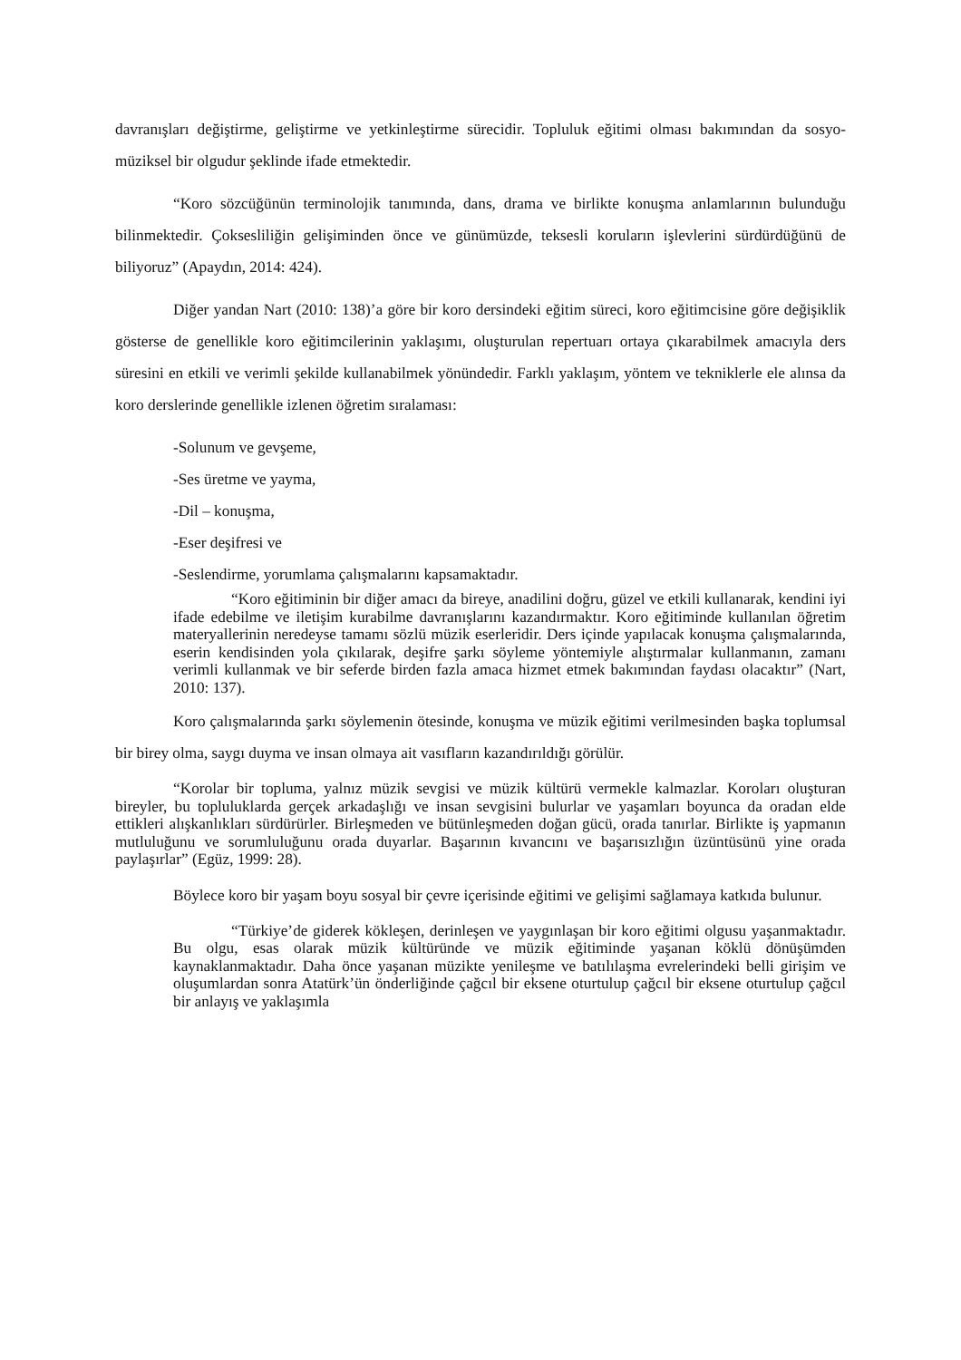davranışları değiştirme, geliştirme ve yetkinleştirme sürecidir. Topluluk eğitimi olması bakımından da sosyo-müziksel bir olgudur şeklinde ifade etmektedir.
“Koro sözcüğünün terminolojik tanımında, dans, drama ve birlikte konuşma anlamlarının bulunduğu bilinmektedir. Çoksesliliğin gelişiminden önce ve günümüzde, teksesli koruların işlevlerini sürdürdüğünü de biliyoruz” (Apaydın, 2014: 424).
Diğer yandan Nart (2010: 138)’a göre bir koro dersindeki eğitim süreci, koro eğitimcisine göre değişiklik gösterse de genellikle koro eğitimcilerinin yaklaşımı, oluşturulan repertuarı ortaya çıkarabilmek amacıyla ders süresini en etkili ve verimli şekilde kullanabilmek yönündedir. Farklı yaklaşım, yöntem ve tekniklerle ele alınsa da koro derslerinde genellikle izlenen öğretim sıralaması:
-Solunum ve gevşeme,
-Ses üretme ve yayma,
-Dil – konuşma,
-Eser deşifresi ve
-Seslendirme, yorumlama çalışmalarını kapsamaktadır.
“Koro eğitiminin bir diğer amacı da bireye, anadilini doğru, güzel ve etkili kullanarak, kendini iyi ifade edebilme ve iletişim kurabilme davranışlarını kazandırmaktır. Koro eğitiminde kullanılan öğretim materyallerinin neredeyse tamamı sözlü müzik eserleridir. Ders içinde yapılacak konuşma çalışmalarında, eserin kendisinden yola çıkılarak, deşifre şarkı söyleme yöntemiyle alıştırmalar kullanmanın, zamanı verimli kullanmak ve bir seferde birden fazla amaca hizmet etmek bakımından faydası olacaktır” (Nart, 2010: 137).
Koro çalışmalarında şarkı söylemenin ötesinde, konuşma ve müzik eğitimi verilmesinden başka toplumsal bir birey olma, saygı duyma ve insan olmaya ait vasıfların kazandırıldığı görülür.
“Korolar bir topluma, yalnız müzik sevgisi ve müzik kültürü vermekle kalmazlar. Koroları oluşturan bireyler, bu topluluklarda gerçek arkadaşlığı ve insan sevgisini bulurlar ve yaşamları boyunca da oradan elde ettikleri alışkanlıkları sürdürürler. Birleşmeden ve bütünleşmeden doğan gücü, orada tanırlar. Birlikte iş yapmanın mutluluğunu ve sorumluluğunu orada duyarlar. Başarının kıvancını ve başarısızlığın üzüntüsünü yine orada paylaşırlar” (Egüz, 1999: 28).
Böylece koro bir yaşam boyu sosyal bir çevre içerisinde eğitimi ve gelişimi sağlamaya katkıda bulunur.
“Türkiye’de giderek kökleşen, derinleşen ve yaygınlaşan bir koro eğitimi olgusu yaşanmaktadır. Bu olgu, esas olarak müzik kültüründe ve müzik eğitiminde yaşanan köklü dönüşümden kaynaklanmaktadır. Daha önce yaşanan müzikte yenileşme ve batılılaşma evrelerindeki belli girişim ve oluşumlardan sonra Atatürk’ün önderliğinde çağcıl bir eksene oturtulup çağcıl bir eksene oturtulup çağcıl bir anlayış ve yaklaşımla